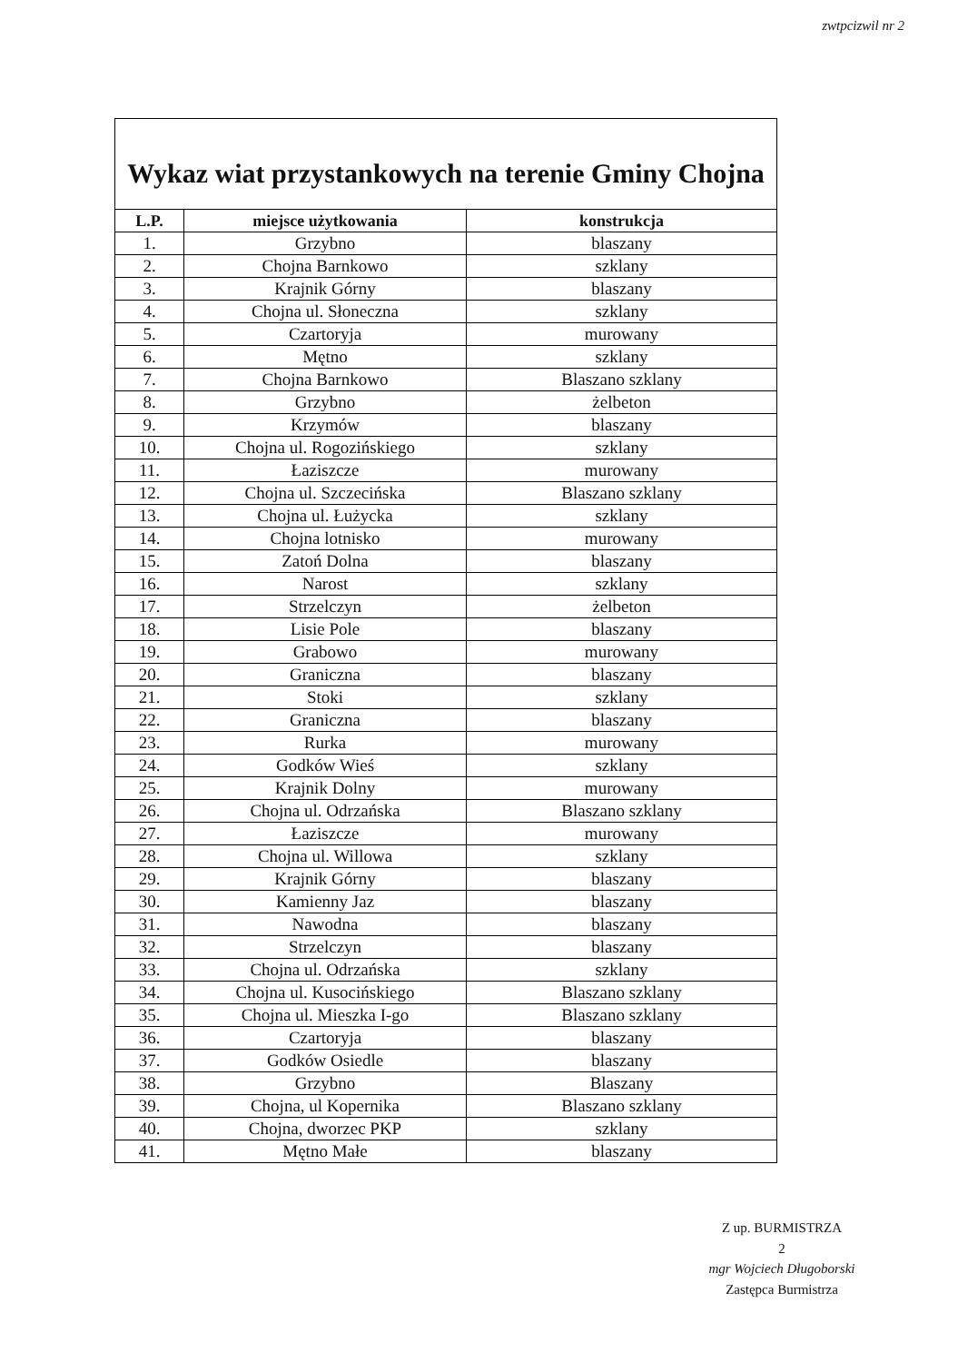zwtpcizwil nr 2
Wykaz wiat przystankowych na terenie Gminy Chojna
| L.P. | miejsce użytkowania | konstrukcja |
| --- | --- | --- |
| 1. | Grzybno | blaszany |
| 2. | Chojna Barnkowo | szklany |
| 3. | Krajnik Górny | blaszany |
| 4. | Chojna ul. Słoneczna | szklany |
| 5. | Czartoryja | murowany |
| 6. | Mętno | szklany |
| 7. | Chojna Barnkowo | Blaszano szklany |
| 8. | Grzybno | żelbeton |
| 9. | Krzymów | blaszany |
| 10. | Chojna ul. Rogozińskiego | szklany |
| 11. | Łaziszcze | murowany |
| 12. | Chojna ul. Szczecińska | Blaszano szklany |
| 13. | Chojna ul. Łużycka | szklany |
| 14. | Chojna lotnisko | murowany |
| 15. | Zatoń Dolna | blaszany |
| 16. | Narost | szklany |
| 17. | Strzelczyn | żelbeton |
| 18. | Lisie Pole | blaszany |
| 19. | Grabowo | murowany |
| 20. | Graniczna | blaszany |
| 21. | Stoki | szklany |
| 22. | Graniczna | blaszany |
| 23. | Rurka | murowany |
| 24. | Godków Wieś | szklany |
| 25. | Krajnik Dolny | murowany |
| 26. | Chojna ul. Odrzańska | Blaszano szklany |
| 27. | Łaziszcze | murowany |
| 28. | Chojna ul. Willowa | szklany |
| 29. | Krajnik Górny | blaszany |
| 30. | Kamienny Jaz | blaszany |
| 31. | Nawodna | blaszany |
| 32. | Strzelczyn | blaszany |
| 33. | Chojna ul. Odrzańska | szklany |
| 34. | Chojna ul. Kusocińskiego | Blaszano szklany |
| 35. | Chojna ul. Mieszka I-go | Blaszano szklany |
| 36. | Czartoryja | blaszany |
| 37. | Godków Osiedle | blaszany |
| 38. | Grzybno | Blaszany |
| 39. | Chojna, ul Kopernika | Blaszano szklany |
| 40. | Chojna, dworzec PKP | szklany |
| 41. | Mętno Małe | blaszany |
Z up. BURMISTRZA
2
mgr Wojciech Długoborski
Zastępca Burmistrza